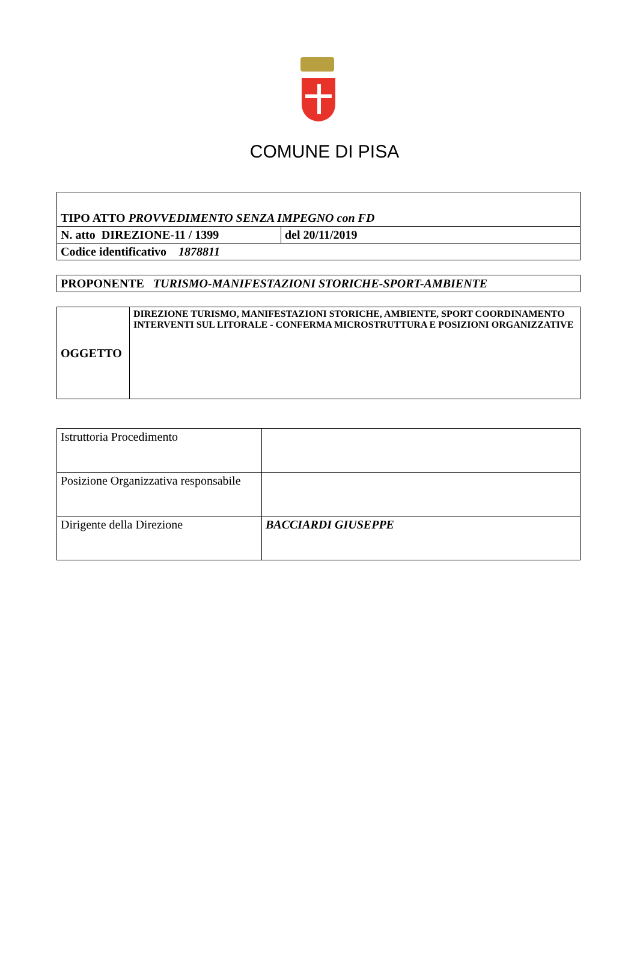COMUNE DI PISA
| TIPO ATTO PROVVEDIMENTO SENZA IMPEGNO con FD | |
| N. atto DIREZIONE-11 / 1399 | del 20/11/2019 |
| Codice identificativo 1878811 | |
| PROPONENTE TURISMO-MANIFESTAZIONI STORICHE-SPORT-AMBIENTE |
| OGGETTO | DIREZIONE TURISMO, MANIFESTAZIONI STORICHE, AMBIENTE, SPORT COORDINAMENTO INTERVENTI SUL LITORALE - CONFERMA MICROSTRUTTURA E POSIZIONI ORGANIZZATIVE |
| Istruttoria Procedimento | |
| Posizione Organizzativa responsabile | |
| Dirigente della Direzione | BACCIARDI GIUSEPPE |